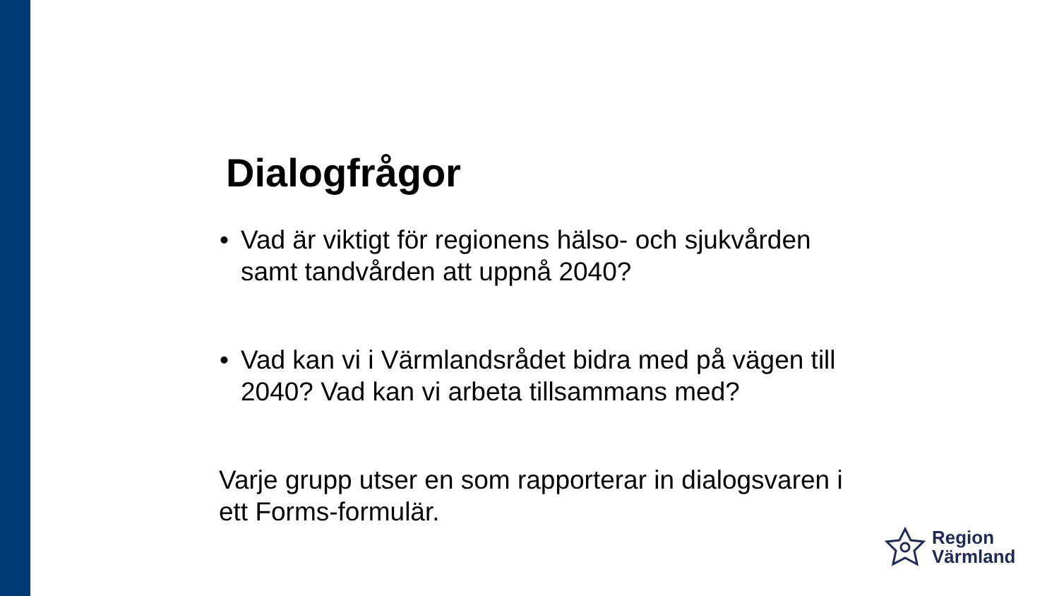Dialogfrågor
• Vad är viktigt för regionens hälso- och sjukvården samt tandvården att uppnå 2040?
• Vad kan vi i Värmlandsrådet bidra med på vägen till 2040? Vad kan vi arbeta tillsammans med?
Varje grupp utser en som rapporterar in dialogsvaren i ett Forms-formulär.
Region
Värmland